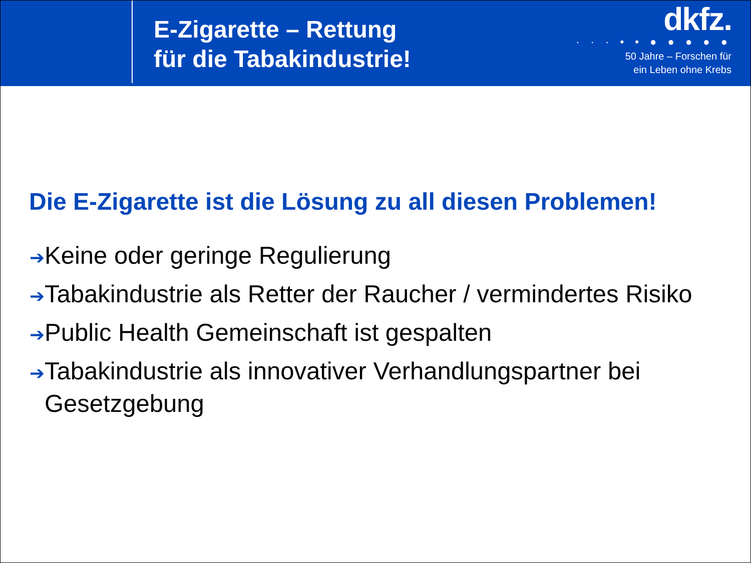E-Zigarette – Rettung
für die Tabakindustrie!
dkfz.
· · · • • ● ● ● ● ●
50 Jahre – Forschen für
ein Leben ohne Krebs
Die E-Zigarette ist die Lösung zu all diesen Problemen!
➔Keine oder geringe Regulierung
➔Tabakindustrie als Retter der Raucher / vermindertes Risiko
➔Public Health Gemeinschaft ist gespalten
➔Tabakindustrie als innovativer Verhandlungspartner bei
Gesetzgebung